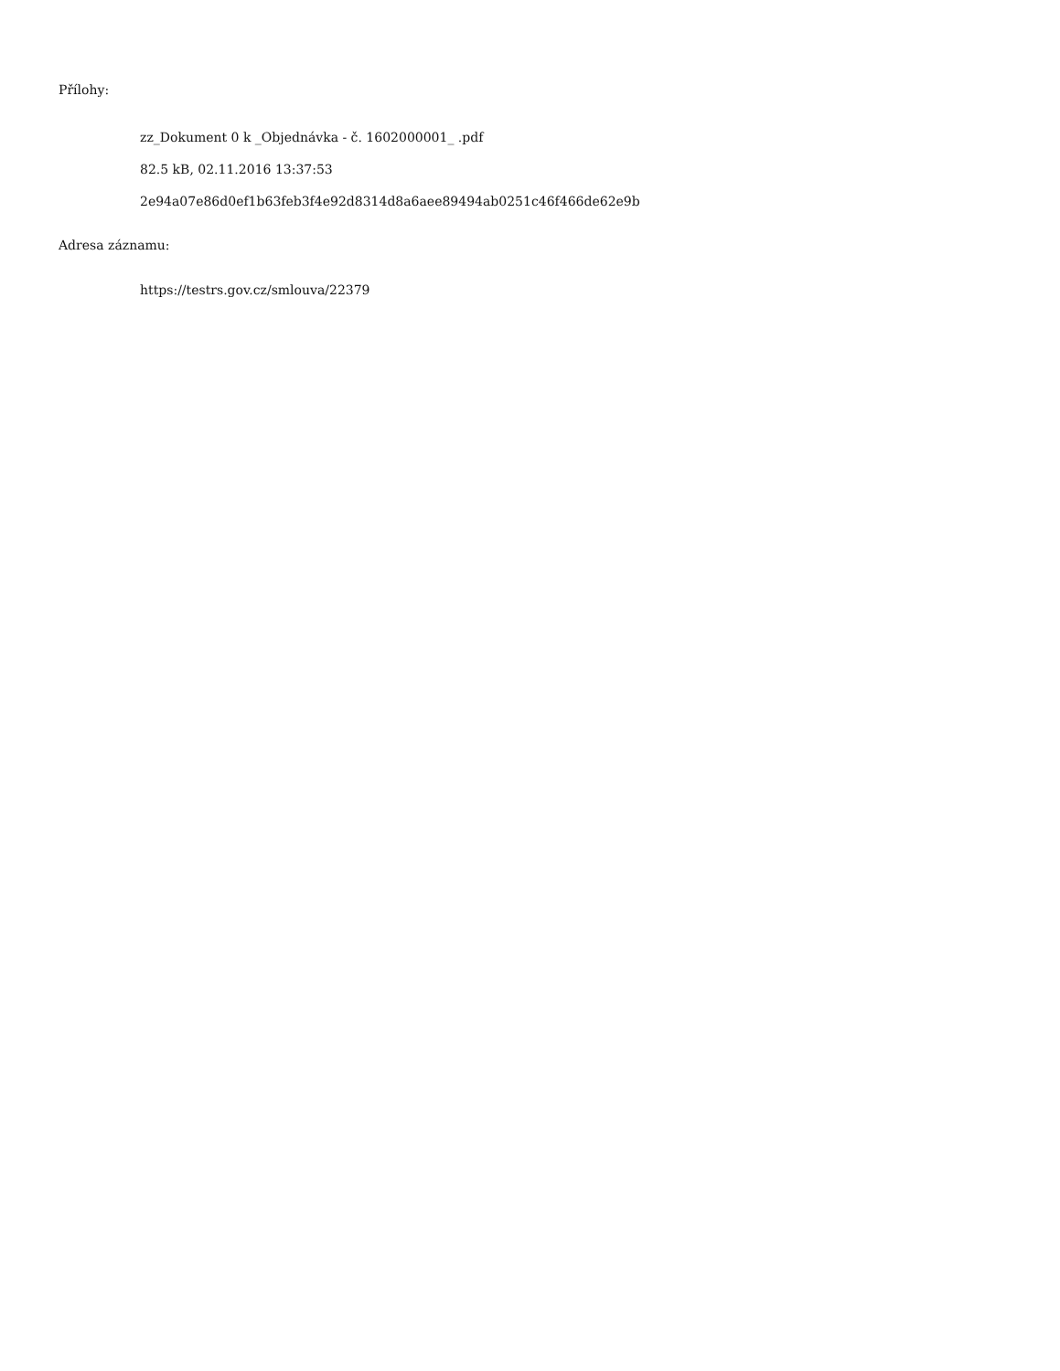Přílohy:
zz_Dokument 0 k _Objednávka - č. 1602000001_ .pdf
82.5 kB, 02.11.2016 13:37:53
2e94a07e86d0ef1b63feb3f4e92d8314d8a6aee89494ab0251c46f466de62e9b
Adresa záznamu:
https://testrs.gov.cz/smlouva/22379